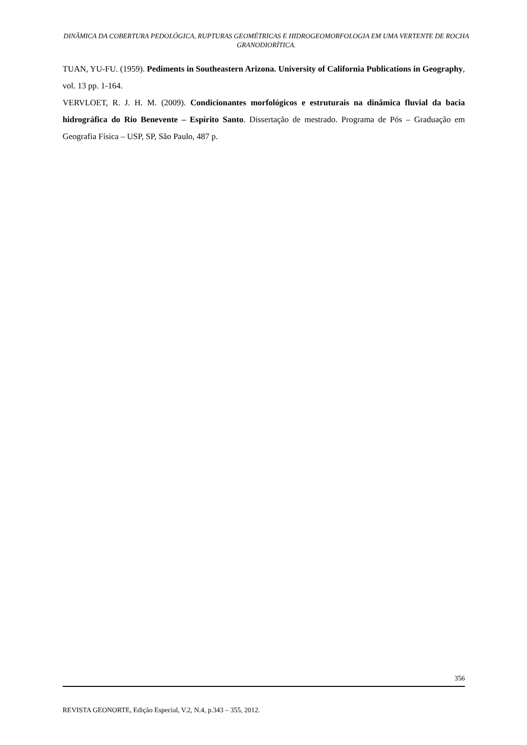DINÂMICA DA COBERTURA PEDOLÓGICA, RUPTURAS GEOMÉTRICAS E HIDROGEOMORFOLOGIA EM UMA VERTENTE DE ROCHA GRANODIORÍTICA.
TUAN, YU-FU. (1959). Pediments in Southeastern Arizona. University of California Publications in Geography, vol. 13 pp. 1-164.
VERVLOET, R. J. H. M. (2009). Condicionantes morfológicos e estruturais na dinâmica fluvial da bacia hidrográfica do Rio Benevente – Espírito Santo. Dissertação de mestrado. Programa de Pós – Graduação em Geografia Física – USP, SP, São Paulo, 487 p.
356
REVISTA GEONORTE, Edição Especial, V.2, N.4, p.343 – 355, 2012.